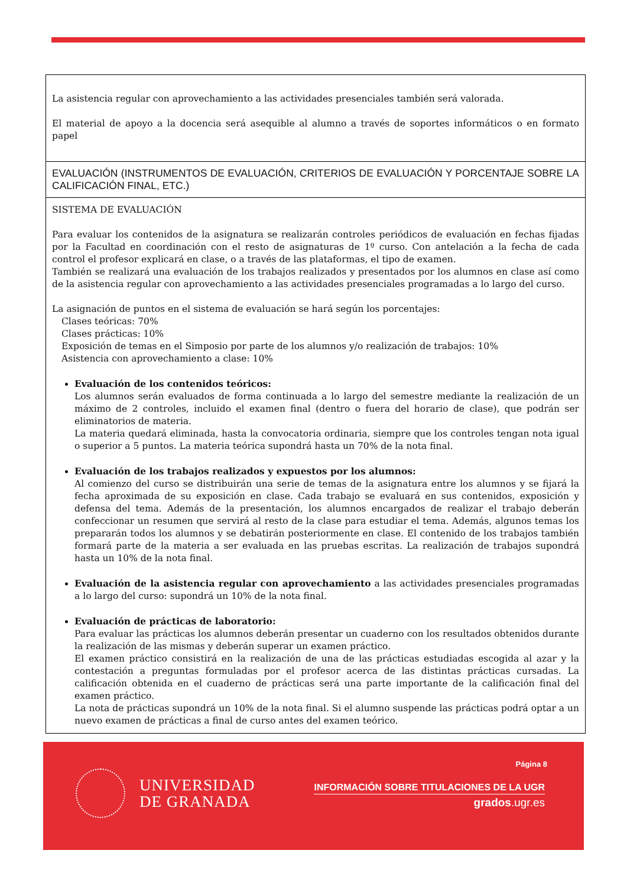| La asistencia regular con aprovechamiento a las actividades presenciales también será valorada. El material de apoyo a la docencia será asequible al alumno a través de soportes informáticos o en formato papel |
| EVALUACIÓN (INSTRUMENTOS DE EVALUACIÓN, CRITERIOS DE EVALUACIÓN Y PORCENTAJE SOBRE LA CALIFICACIÓN FINAL, ETC.) |
| SISTEMA DE EVALUACIÓN Para evaluar los contenidos de la asignatura se realizarán controles periódicos de evaluación en fechas fijadas por la Facultad en coordinación con el resto de asignaturas de 1º curso. Con antelación a la fecha de cada control el profesor explicará en clase, o a través de las plataformas, el tipo de examen. También se realizará una evaluación de los trabajos realizados y presentados por los alumnos en clase así como de la asistencia regular con aprovechamiento a las actividades presenciales programadas a lo largo del curso. La asignación de puntos en el sistema de evaluación se hará según los porcentajes: Clases teóricas: 70% Clases prácticas: 10% Exposición de temas en el Simposio por parte de los alumnos y/o realización de trabajos: 10% Asistencia con aprovechamiento a clase: 10% Evaluación de los contenidos teóricos: Los alumnos serán evaluados de forma continuada a lo largo del semestre mediante la realización de un máximo de 2 controles, incluido el examen final (dentro o fuera del horario de clase), que podrán ser eliminatorios de materia. La materia quedará eliminada, hasta la convocatoria ordinaria, siempre que los controles tengan nota igual o superior a 5 puntos. La materia teórica supondrá hasta un 70% de la nota final. Evaluación de los trabajos realizados y expuestos por los alumnos: Al comienzo del curso se distribuirán una serie de temas de la asignatura entre los alumnos y se fijará la fecha aproximada de su exposición en clase. Cada trabajo se evaluará en sus contenidos, exposición y defensa del tema. Además de la presentación, los alumnos encargados de realizar el trabajo deberán confeccionar un resumen que servirá al resto de la clase para estudiar el tema. Además, algunos temas los prepararán todos los alumnos y se debatirán posteriormente en clase. El contenido de los trabajos también formará parte de la materia a ser evaluada en las pruebas escritas. La realización de trabajos supondrá hasta un 10% de la nota final. Evaluación de la asistencia regular con aprovechamiento a las actividades presenciales programadas a lo largo del curso: supondrá un 10% de la nota final. Evaluación de prácticas de laboratorio: Para evaluar las prácticas los alumnos deberán presentar un cuaderno con los resultados obtenidos durante la realización de las mismas y deberán superar un examen práctico. El examen práctico consistirá en la realización de una de las prácticas estudiadas escogida al azar y la contestación a preguntas formuladas por el profesor acerca de las distintas prácticas cursadas. La calificación obtenida en el cuaderno de prácticas será una parte importante de la calificación final del examen práctico. La nota de prácticas supondrá un 10% de la nota final. Si el alumno suspende las prácticas podrá optar a un nuevo examen de prácticas a final de curso antes del examen teórico. |
UNIVERSIDAD
DE GRANADA
Página 8
INFORMACIÓN SOBRE TITULACIONES DE LA UGR
grados.ugr.es